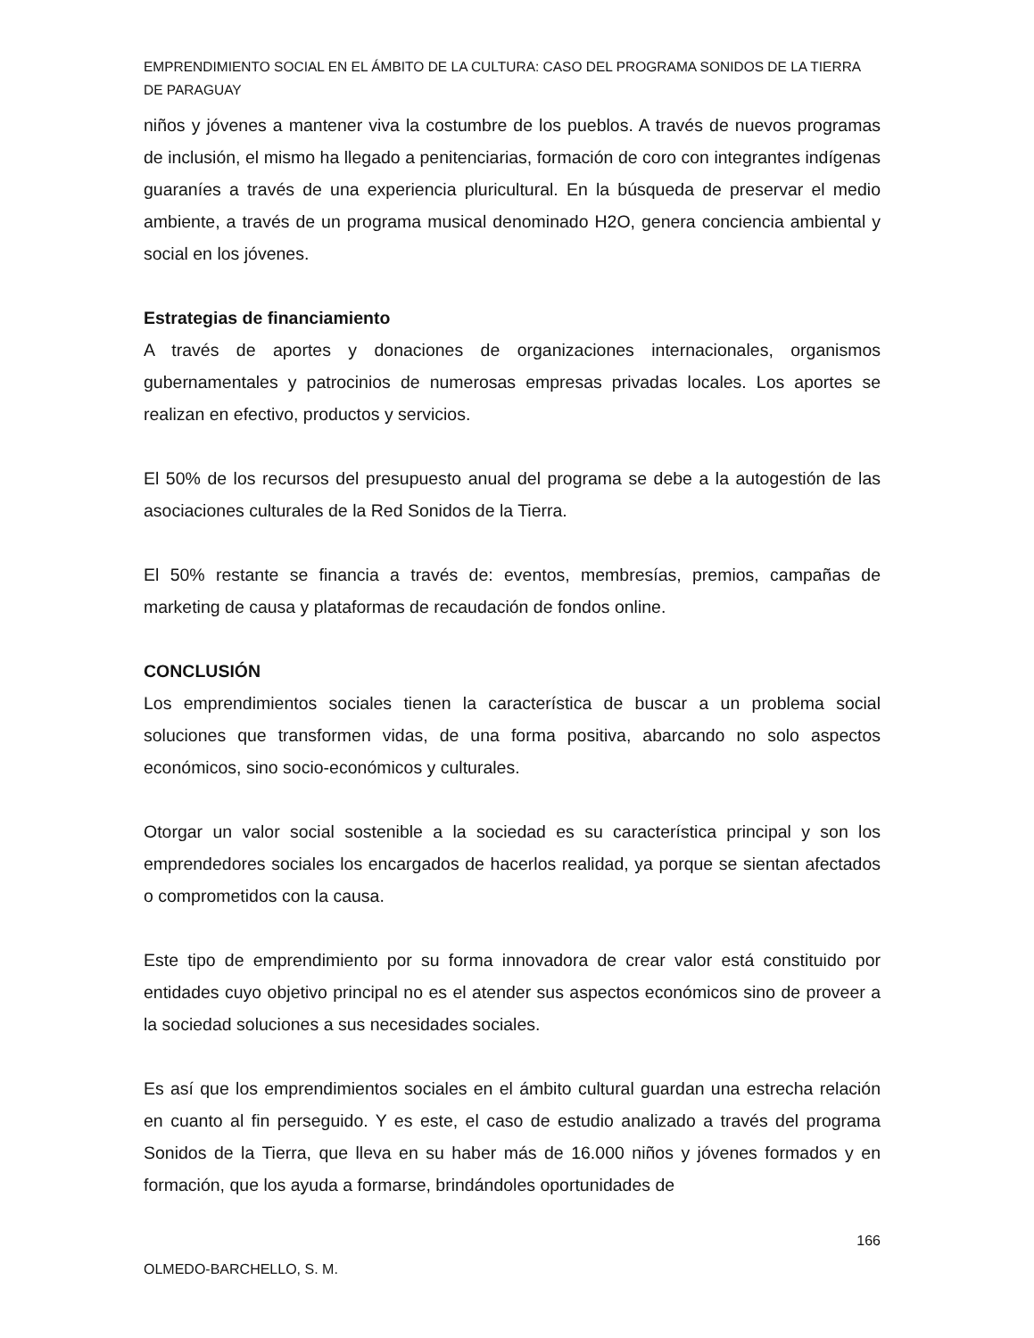EMPRENDIMIENTO SOCIAL EN EL ÁMBITO DE LA CULTURA: CASO DEL PROGRAMA SONIDOS DE LA TIERRA DE PARAGUAY
niños y jóvenes a mantener viva la costumbre de los pueblos. A través de nuevos programas de inclusión, el mismo ha llegado a penitenciarias, formación de coro con integrantes indígenas guaraníes a través de una experiencia pluricultural. En la búsqueda de preservar el medio ambiente, a través de un programa musical denominado H2O, genera conciencia ambiental y social en los jóvenes.
Estrategias de financiamiento
A través de aportes y donaciones de organizaciones internacionales, organismos gubernamentales y patrocinios de numerosas empresas privadas locales. Los aportes se realizan en efectivo, productos y servicios.
El 50% de los recursos del presupuesto anual del programa se debe a la autogestión de las asociaciones culturales de la Red Sonidos de la Tierra.
El 50% restante se financia a través de: eventos, membresías, premios, campañas de marketing de causa y plataformas de recaudación de fondos online.
CONCLUSIÓN
Los emprendimientos sociales tienen la característica de buscar a un problema social soluciones que transformen vidas, de una forma positiva, abarcando no solo aspectos económicos, sino socio-económicos y culturales.
Otorgar un valor social sostenible a la sociedad es su característica principal y son los emprendedores sociales los encargados de hacerlos realidad, ya porque se sientan afectados o comprometidos con la causa.
Este tipo de emprendimiento por su forma innovadora de crear valor está constituido por entidades cuyo objetivo principal no es el atender sus aspectos económicos sino de proveer a la sociedad soluciones a sus necesidades sociales.
Es así que los emprendimientos sociales en el ámbito cultural guardan una estrecha relación en cuanto al fin perseguido. Y es este, el caso de estudio analizado a través del programa Sonidos de la Tierra, que lleva en su haber más de 16.000 niños y jóvenes formados y en formación, que los ayuda a formarse, brindándoles oportunidades de
166
OLMEDO-BARCHELLO, S. M.